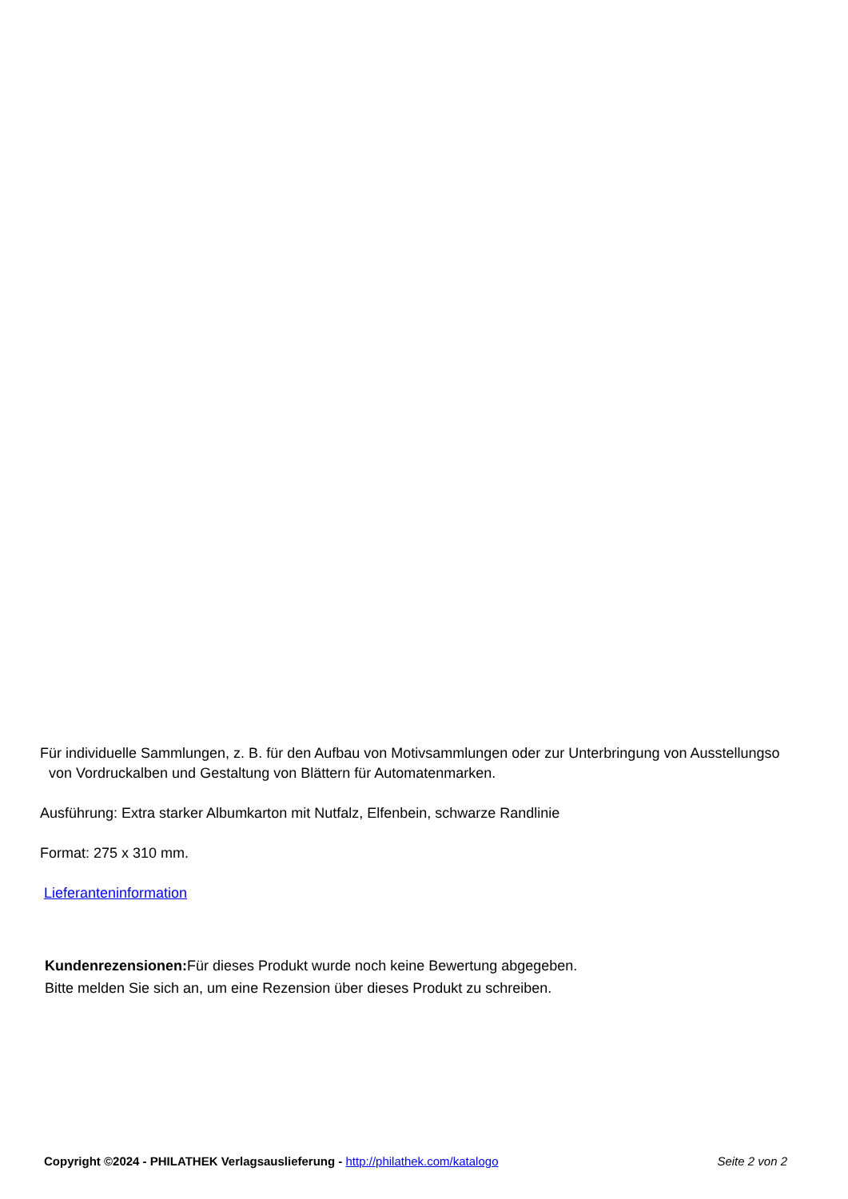Für individuelle Sammlungen, z. B. für den Aufbau von Motivsammlungen oder zur Unterbringung von Ausstellungso
von Vordruckalben und Gestaltung von Blättern für Automatenmarken.
Ausführung: Extra starker Albumkarton mit Nutfalz, Elfenbein, schwarze Randlinie
Format: 275 x 310 mm.
Lieferanteninformation
Kundenrezensionen: Für dieses Produkt wurde noch keine Bewertung abgegeben.
Bitte melden Sie sich an, um eine Rezension über dieses Produkt zu schreiben.
Copyright ©2024 - PHILATHEK Verlagsauslieferung - http://philathek.com/katalogo Seite 2 von 2